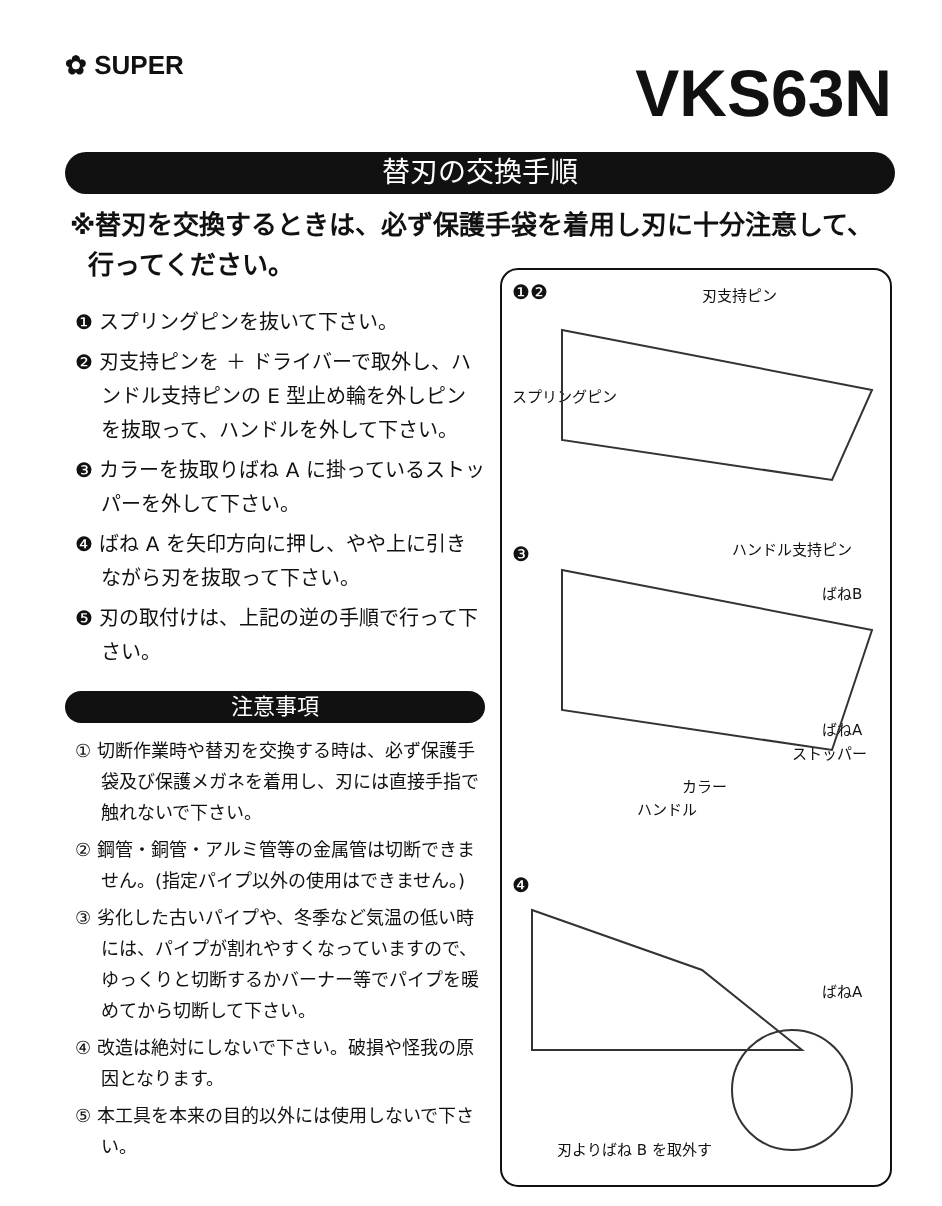✿ SUPER VKS63N
替刃の交換手順
※替刃を交換するときは、必ず保護手袋を着用し刃に十分注意して、
行ってください。
❶ スプリングピンを抜いて下さい。
❷ 刃支持ピンを ＋ ドライバーで取外し、ハンドル支持ピンの E 型止め輪を外しピンを抜取って、ハンドルを外して下さい。
❸ カラーを抜取りばね A に掛っているストッパーを外して下さい。
❹ ばね A を矢印方向に押し、やや上に引きながら刃を抜取って下さい。
❺ 刃の取付けは、上記の逆の手順で行って下さい。
注意事項
① 切断作業時や替刃を交換する時は、必ず保護手袋及び保護メガネを着用し、刃には直接手指で触れないで下さい。
② 鋼管・銅管・アルミ管等の金属管は切断できません。(指定パイプ以外の使用はできません。)
③ 劣化した古いパイプや、冬季など気温の低い時には、パイプが割れやすくなっていますので、ゆっくりと切断するかバーナー等でパイプを暖めてから切断して下さい。
④ 改造は絶対にしないで下さい。破損や怪我の原因となります。
⑤ 本工具を本来の目的以外には使用しないで下さい。
❶❷ 刃支持ピン
スプリングピン
ハンドル支持ピン
❸
ばねB
ばねA
ストッパー
カラー
ハンドル
❹
ばねA
刃よりばね B を取外す